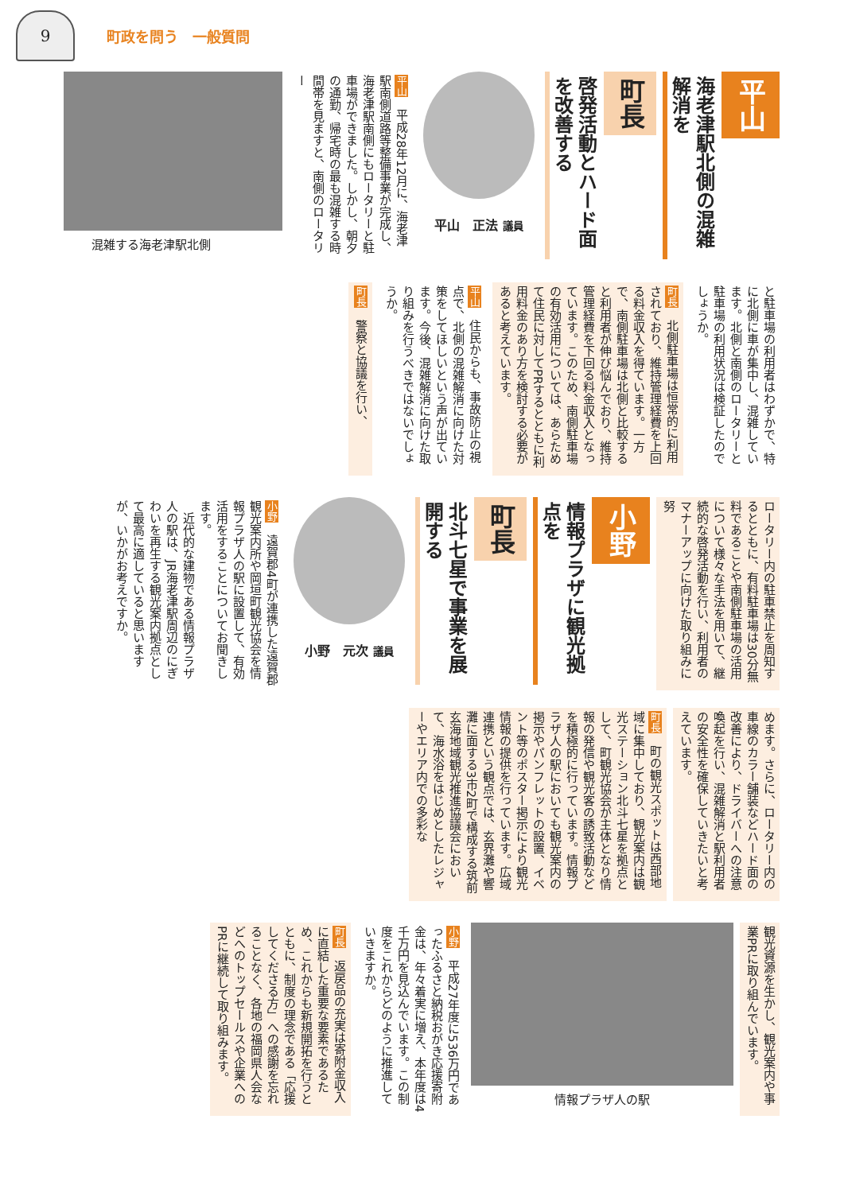9
町政を問う　一般質問
平山
海老津駅北側の混雑解消を
町長
啓発活動とハード面を改善する
平山　正法 議員
平山　平成28年12月に、海老津駅南側道路等整備事業が完成し、海老津駅南側にもロータリーと駐車場ができました。しかし、朝夕の通勤、帰宅時の最も混雑する時間帯を見ますと、南側のロータリー
混雑する海老津駅北側
と駐車場の利用者はわずかで、特に北側に車が集中し、混雑しています。北側と南側のロータリーと駐車場の利用状況は検証したのでしょうか。
町長　北側駐車場は恒常的に利用されており、維持管理経費を上回る料金収入を得ています。一方で、南側駐車場は北側と比較すると利用者が伸び悩んでおり、維持管理経費を下回る料金収入となっています。このため、南側駐車場の有効活用については、あらためて住民に対してPRするとともに利用料金のあり方を検討する必要があると考えています。
平山　住民からも、事故防止の視点で、北側の混雑解消に向けた対策をしてほしいという声が出ています。今後、混雑解消に向けた取り組みを行うべきではないでしょうか。
町長　警察と協議を行い、
ロータリー内の駐車禁止を周知するとともに、有料駐車場は30分無料であることや南側駐車場の活用について様々な手法を用いて、継続的な啓発活動を行い、利用者のマナーアップに向けた取り組みに努
小野
情報プラザに観光拠点を
町長
北斗七星で事業を展開する
小野　元次 議員
小野　遠賀郡4町が連携した遠賀郡観光案内所や岡垣町観光協会を情報プラザ人の駅に設置して、有効活用をすることについてお聞きします。
　近代的な建物である情報プラザ人の駅は、JR海老津駅周辺のにぎわいを再生する観光案内拠点として最高に適していると思いますが、いかがお考えですか。
めます。さらに、ロータリー内の車線のカラー舗装などハード面の改善により、ドライバーへの注意喚起を行い、混雑解消と駅利用者の安全性を確保していきたいと考えています。
町長　町の観光スポットは西部地域に集中しており、観光案内は観光ステーション北斗七星を拠点として、町観光協会が主体となり情報の発信や観光客の誘致活動などを積極的に行っています。情報プラザ人の駅においても観光案内の掲示やパンフレットの設置、イベント等のポスター掲示により観光情報の提供を行っています。広域連携という観点では、玄界灘や響灘に面する3市2町で構成する筑前玄海地域観光推進協議会において、海水浴をはじめとしたレジャーやエリア内での多彩な
観光資源を生かし、観光案内や事業PRに取り組んでいます。
情報プラザ人の駅
小野　平成27年度に536万円であったふるさと納税おがき応援寄附金は、年々着実に増え、本年度は4千万円を見込んでいます。この制度をこれからどのように推進していきますか。
町長　返戻品の充実は寄附金収入に直結した重要な要素であるため、これからも新規開拓を行うとともに、制度の理念である「応援してくださる方」への感謝を忘れることなく、各地の福岡県人会などへのトップセールスや企業へのPRに継続して取り組みます。